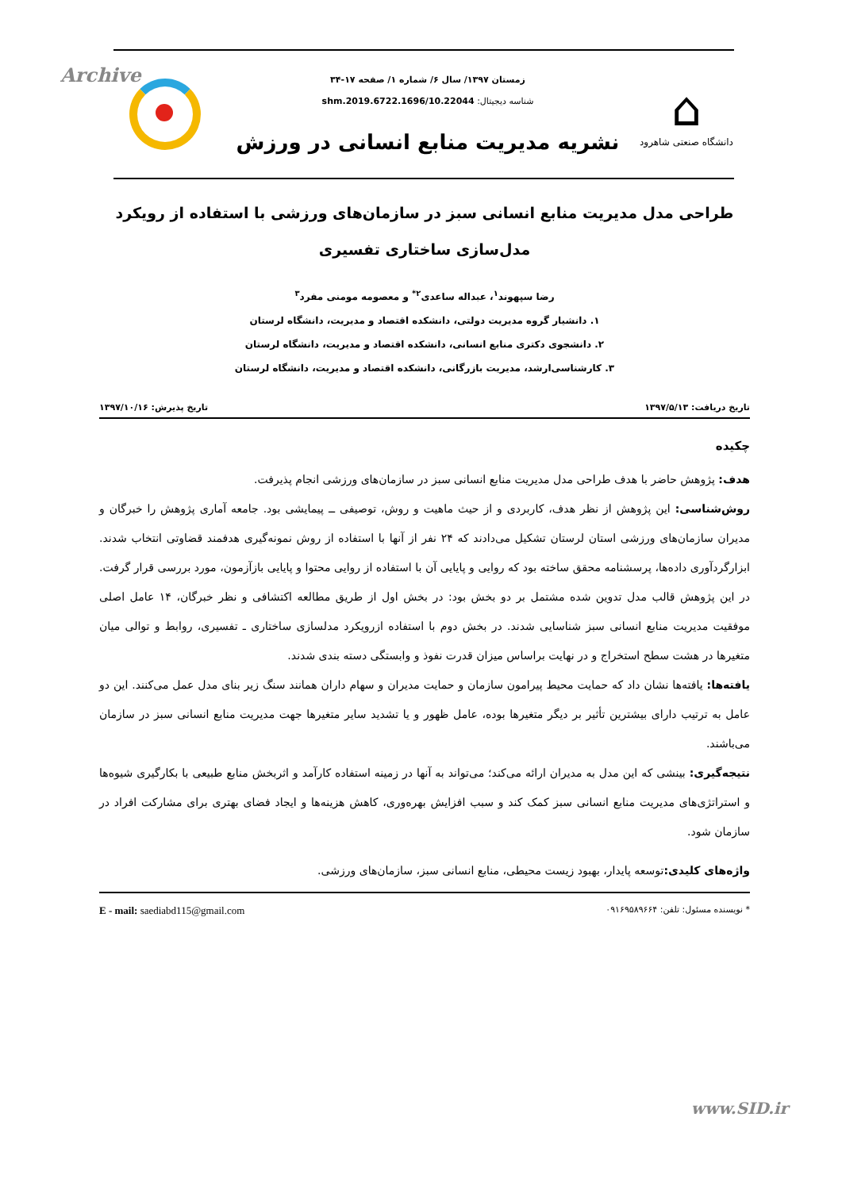Archive
⌂
دانشگاه صنعتی شاهرود
زمستان ۱۳۹۷/ سال ۶/ شماره ۱/ صفحه ۱۷-۳۴
شناسه دیجیتال: 10.22044/shm.2019.6722.1696
نشریه مدیریت منابع انسانی در ورزش
طراحی مدل مدیریت منابع انسانی سبز در سازمان‌های ورزشی با استفاده از رویکرد مدل‌سازی ساختاری تفسیری
رضا سپهوند<sup>۱</sup>، عبداله ساعدی<sup>۲*</sup> و معصومه مومنی مفرد<sup>۳</sup>
۱. دانشیار گروه مدیریت دولتی، دانشکده اقتصاد و مدیریت، دانشگاه لرستان
۲. دانشجوی دکتری منابع انسانی، دانشکده اقتصاد و مدیریت، دانشگاه لرستان
۳. کارشناسی‌ارشد، مدیریت بازرگانی، دانشکده اقتصاد و مدیریت، دانشگاه لرستان
تاریخ دریافت: ۱۳۹۷/۵/۱۳ تاریخ پذیرش: ۱۳۹۷/۱۰/۱۶
چکیده
هدف: پژوهش حاضر با هدف طراحی مدل مدیریت منابع انسانی سبز در سازمان‌های ورزشی انجام پذیرفت.
روش‌شناسی: این پژوهش از نظر هدف، کاربردی و از حیث ماهیت و روش، توصیفی ــ پیمایشی بود. جامعه آماری پژوهش را خبرگان و مدیران سازمان‌های ورزشی استان لرستان تشکیل می‌دادند که ۲۴ نفر از آنها با استفاده از روش نمونه‌گیری هدفمند قضاوتی انتخاب شدند. ابزارگردآوری داده‌ها، پرسشنامه محقق ساخته بود که روایی و پایایی آن با استفاده از روایی محتوا و پایایی بازآزمون، مورد بررسی قرار گرفت. در این پژوهش قالب مدل تدوین شده مشتمل بر دو بخش بود: در بخش اول از طریق مطالعه اکتشافی و نظر خبرگان، ۱۴ عامل اصلی موفقیت مدیریت منابع انسانی سبز شناسایی شدند. در بخش دوم با استفاده ازرویکرد مدلسازی ساختاری ـ تفسیری، روابط و توالی میان متغیرها در هشت سطح استخراج و در نهایت براساس میزان قدرت نفوذ و وابستگی دسته بندی شدند.
یافته‌ها: یافته‌ها نشان داد که حمایت محیط پیرامون سازمان و حمایت مدیران و سهام داران همانند سنگ زیر بنای مدل عمل می‌کنند. این دو عامل به ترتیب دارای بیشترین تأثیر بر دیگر متغیرها بوده، عامل ظهور و یا تشدید سایر متغیرها جهت مدیریت منابع انسانی سبز در سازمان می‌باشند.
نتیجه‌گیری: بینشی که این مدل به مدیران ارائه می‌کند؛ می‌تواند به آنها در زمینه استفاده کارآمد و اثربخش منابع طبیعی با بکارگیری شیوه‌ها و استراتژی‌های مدیریت منابع انسانی سبز کمک کند و سبب افزایش بهره‌وری، کاهش هزینه‌ها و ایجاد فضای بهتری برای مشارکت افراد در سازمان شود.
واژه‌های کلیدی: توسعه پایدار، بهبود زیست محیطی، منابع انسانی سبز، سازمان‌های ورزشی.
* نویسنده مسئول: تلفن: ۰۹۱۶۹۵۸۹۶۶۴ E - mail: saediabd115@gmail.com
www.SID.ir